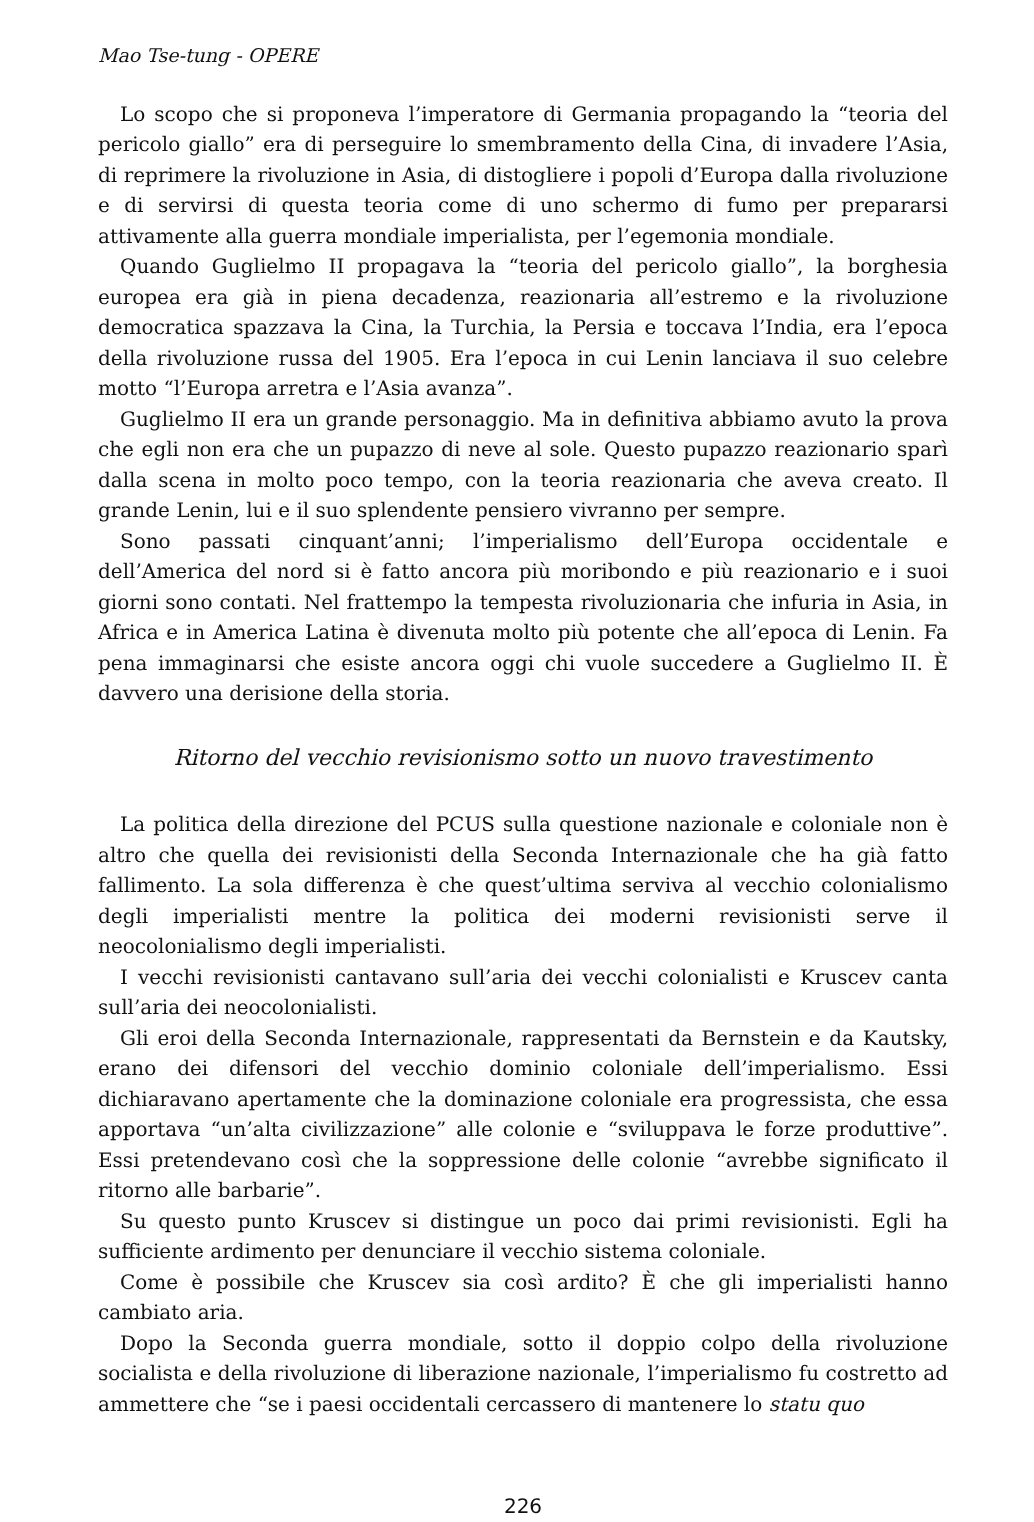Mao Tse-tung - OPERE
Lo scopo che si proponeva l’imperatore di Germania propagando la “teoria del pericolo giallo” era di perseguire lo smembramento della Cina, di invadere l’Asia, di reprimere la rivoluzione in Asia, di distogliere i popoli d’Europa dalla rivoluzione e di servirsi di questa teoria come di uno schermo di fumo per prepararsi attivamente alla guerra mondiale imperialista, per l’egemonia mondiale.
Quando Guglielmo II propagava la “teoria del pericolo giallo”, la borghesia europea era già in piena decadenza, reazionaria all’estremo e la rivoluzione democratica spazzava la Cina, la Turchia, la Persia e toccava l’India, era l’epoca della rivoluzione russa del 1905. Era l’epoca in cui Lenin lanciava il suo celebre motto “l’Europa arretra e l’Asia avanza”.
Guglielmo II era un grande personaggio. Ma in definitiva abbiamo avuto la prova che egli non era che un pupazzo di neve al sole. Questo pupazzo reazionario sparì dalla scena in molto poco tempo, con la teoria reazionaria che aveva creato. Il grande Lenin, lui e il suo splendente pensiero vivranno per sempre.
Sono passati cinquant’anni; l’imperialismo dell’Europa occidentale e dell’America del nord si è fatto ancora più moribondo e più reazionario e i suoi giorni sono contati. Nel frattempo la tempesta rivoluzionaria che infuria in Asia, in Africa e in America Latina è divenuta molto più potente che all’epoca di Lenin. Fa pena immaginarsi che esiste ancora oggi chi vuole succedere a Guglielmo II. È davvero una derisione della storia.
Ritorno del vecchio revisionismo sotto un nuovo travestimento
La politica della direzione del PCUS sulla questione nazionale e coloniale non è altro che quella dei revisionisti della Seconda Internazionale che ha già fatto fallimento. La sola differenza è che quest’ultima serviva al vecchio colonialismo degli imperialisti mentre la politica dei moderni revisionisti serve il neocolonialismo degli imperialisti.
I vecchi revisionisti cantavano sull’aria dei vecchi colonialisti e Kruscev canta sull’aria dei neocolonialisti.
Gli eroi della Seconda Internazionale, rappresentati da Bernstein e da Kautsky, erano dei difensori del vecchio dominio coloniale dell’imperialismo. Essi dichiaravano apertamente che la dominazione coloniale era progressista, che essa apportava “un’alta civilizzazione” alle colonie e “sviluppava le forze produttive”. Essi pretendevano così che la soppressione delle colonie “avrebbe significato il ritorno alle barbarie”.
Su questo punto Kruscev si distingue un poco dai primi revisionisti. Egli ha sufficiente ardimento per denunciare il vecchio sistema coloniale.
Come è possibile che Kruscev sia così ardito? È che gli imperialisti hanno cambiato aria.
Dopo la Seconda guerra mondiale, sotto il doppio colpo della rivoluzione socialista e della rivoluzione di liberazione nazionale, l’imperialismo fu costretto ad ammettere che “se i paesi occidentali cercassero di mantenere lo statu quo
226